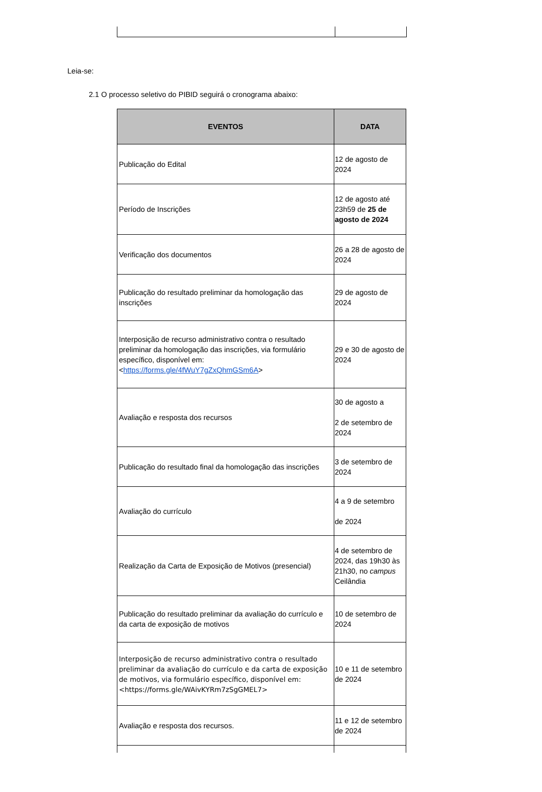Leia-se:
2.1 O processo seletivo do PIBID seguirá o cronograma abaixo:
| EVENTOS | DATA |
| --- | --- |
| Publicação do Edital | 12 de agosto de 2024 |
| Período de Inscrições | 12 de agosto até 23h59 de 25 de agosto de 2024 |
| Verificação dos documentos | 26 a 28 de agosto de 2024 |
| Publicação do resultado preliminar da homologação das inscrições | 29 de agosto de 2024 |
| Interposição de recurso administrativo contra o resultado preliminar da homologação das inscrições, via formulário específico, disponível em: < https://forms.gle/4fWuY7gZxQhmGSm6A > | 29 e 30 de agosto de 2024 |
| Avaliação e resposta dos recursos | 30 de agosto a 2 de setembro de 2024 |
| Publicação do resultado final da homologação das inscrições | 3 de setembro de 2024 |
| Avaliação do currículo | 4 a 9 de setembro de 2024 |
| Realização da Carta de Exposição de Motivos (presencial) | 4 de setembro de 2024, das 19h30 às 21h30, no campus Ceilândia |
| Publicação do resultado preliminar da avaliação do currículo e da carta de exposição de motivos | 10 de setembro de 2024 |
| Interposição de recurso administrativo contra o resultado preliminar da avaliação do currículo e da carta de exposição de motivos, via formulário específico, disponível em: <https://forms.gle/WAivKYRm7zSgGMEL7> | 10 e 11 de setembro de 2024 |
| Avaliação e resposta dos recursos. | 11 e 12 de setembro de 2024 |